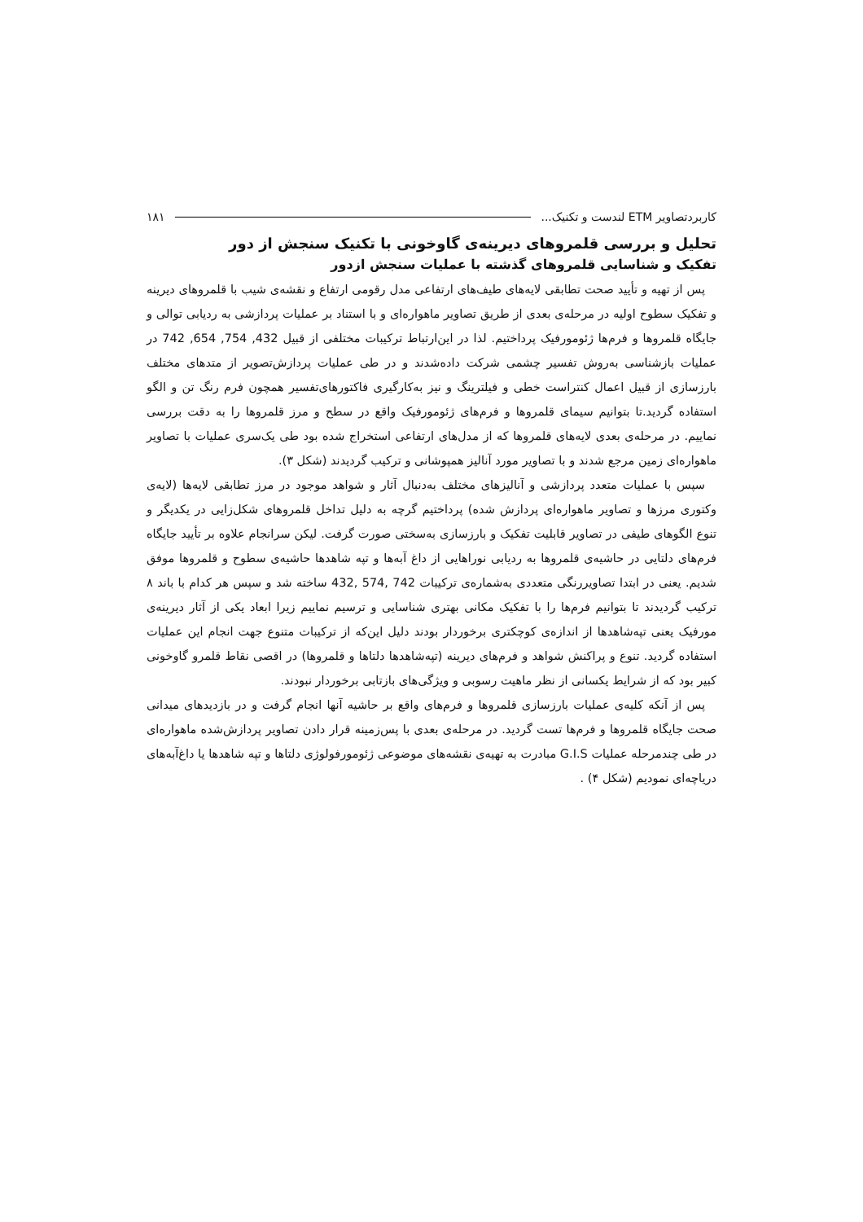کاربردتصاویر ETM لندست و تکنیک... ۱۸۱
تحلیل و بررسی قلمروهای دیرینه‌ی گاوخونی با تکنیک سنجش از دور
تفکیک و شناسایی قلمروهای گذشته با عملیات سنجش ازدور
پس از تهیه و تأیید صحت تطابقی لایه‌های طیف‌های ارتفاعی مدل رقومی ارتفاع و نقشه‌ی شیب با قلمروهای دیرینه و تفکیک سطوح اولیه در مرحله‌ی بعدی از طریق تصاویر ماهواره‌ای و با استناد بر عملیات پردازشی به ردیابی توالی و جایگاه قلمروها و فرم‌ها ژئومورفیک پرداختیم. لذا در این‌ارتباط ترکیبات مختلفی از قبیل 432, 754, 654, 742 در عملیات بازشناسی به‌روش تفسیر چشمی شرکت داده‌شدند و در طی عملیات پردازش‌تصویر از متدهای مختلف بارزسازی از قبیل اعمال کنتراست خطی و فیلترینگ و نیز به‌کارگیری فاکتورهای‌تفسیر همچون فرم رنگ تن و الگو استفاده گردید.تا بتوانیم سیمای قلمروها و فرم‌های ژئومورفیک واقع در سطح و مرز قلمروها را به دقت بررسی نماییم. در مرحله‌ی بعدی لایه‌های قلمروها که از مدل‌های ارتفاعی استخراج شده بود طی یک‌سری عملیات با تصاویر ماهواره‌ای زمین مرجع شدند و با تصاویر مورد آنالیز همپوشانی و ترکیب گردیدند (شکل ۳).
سپس با عملیات متعدد پردازشی و آنالیزهای مختلف به‌دنبال آثار و شواهد موجود در مرز تطابقی لایه‌ها (لایه‌ی وکتوری مرزها و تصاویر ماهواره‌ای پردازش شده) پرداختیم گرچه به دلیل تداخل قلمروهای شکل‌زایی در یکدیگر و تنوع الگوهای طیفی در تصاویر قابلیت تفکیک و بارزسازی به‌سختی صورت گرفت. لیکن سرانجام علاوه بر تأیید جایگاه فرم‌های دلتایی در حاشیه‌ی قلمروها به ردیابی نوراهایی از داغ آبه‌ها و تپه شاهدها حاشیه‌ی سطوح و قلمروها موفق شدیم. یعنی در ابتدا تصاویررنگی متعددی به‌شماره‌ی ترکیبات 742 ,574 ,432 ساخته شد و سپس هر کدام با باند ۸ ترکیب گردیدند تا بتوانیم فرم‌ها را با تفکیک مکانی بهتری شناسایی و ترسیم نماییم زیرا ابعاد یکی از آثار دیرینه‌ی مورفیک یعنی تپه‌شاهدها از اندازه‌ی کوچکتری برخوردار بودند دلیل این‌که از ترکیبات متنوع جهت انجام این عملیات استفاده گردید. تنوع و پراکنش شواهد و فرم‌های دیرینه (تپه‌شاهدها دلتاها و قلمروها) در اقصی نقاط قلمرو گاوخونی کبیر بود که از شرایط یکسانی از نظر ماهیت رسوبی و ویژگی‌های بازتابی برخوردار نبودند.
پس از آنکه کلیه‌ی عملیات بارزسازی قلمروها و فرم‌های واقع بر حاشیه آنها انجام گرفت و در بازدیدهای میدانی صحت جایگاه قلمروها و فرم‌ها تست گردید. در مرحله‌ی بعدی با پس‌زمینه قرار دادن تصاویر پردازش‌شده ماهواره‌ای در طی چندمرحله عملیات G.I.S مبادرت به تهیه‌ی نقشه‌های موضوعی ژئومورفولوژی دلتاها و تپه شاهدها یا داغ‌آبه‌های دریاچه‌ای نمودیم (شکل ۴) .